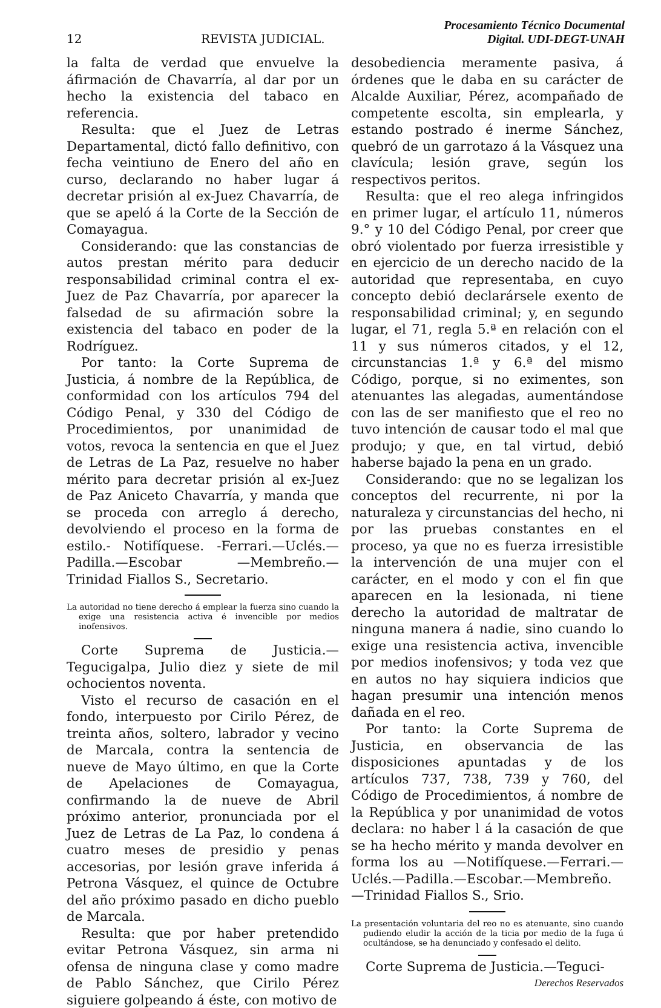12 REVISTA JUDICIAL. Procesamiento Técnico Documental
Digital. UDI-DEGT-UNAH
la falta de verdad que envuelve la áfirmación de Chavarría, al dar por un hecho la existencia del tabaco en referencia.
Resulta: que el Juez de Letras Departamental, dictó fallo definitivo, con fecha veintiuno de Enero del año en curso, declarando no haber lugar á decretar prisión al ex-Juez Chavarría, de que se apeló á la Corte de la Sección de Comayagua.
Considerando: que las constancias de autos prestan mérito para deducir responsabilidad criminal contra el ex-Juez de Paz Chavarría, por aparecer la falsedad de su afirmación sobre la existencia del tabaco en poder de la Rodríguez.
Por tanto: la Corte Suprema de Justicia, á nombre de la República, de conformidad con los artículos 794 del Código Penal, y 330 del Código de Procedimientos, por unanimidad de votos, revoca la sentencia en que el Juez de Letras de La Paz, resuelve no haber mérito para decretar prisión al ex-Juez de Paz Aniceto Chavarría, y manda que se proceda con arreglo á derecho, devolviendo el proceso en la forma de estilo.- Notifíquese. -Ferrari.—Uclés.—Padilla.—Escobar —Membreño.—Trinidad Fiallos S., Secretario.
La autoridad no tiene derecho á emplear la fuerza sino cuando la exige una resistencia activa é invencible por medios inofensivos.
Corte Suprema de Justicia.—Tegucigalpa, Julio diez y siete de mil ochocientos noventa.
Visto el recurso de casación en el fondo, interpuesto por Cirilo Pérez, de treinta años, soltero, labrador y vecino de Marcala, contra la sentencia de nueve de Mayo último, en que la Corte de Apelaciones de Comayagua, confirmando la de nueve de Abril próximo anterior, pronunciada por el Juez de Letras de La Paz, lo condena á cuatro meses de presidio y penas accesorias, por lesión grave inferida á Petrona Vásquez, el quince de Octubre del año próximo pasado en dicho pueblo de Marcala.
Resulta: que por haber pretendido evitar Petrona Vásquez, sin arma ni ofensa de ninguna clase y como madre de Pablo Sánchez, que Cirilo Pérez siguiere golpeando á éste, con motivo de
desobediencia meramente pasiva, á órdenes que le daba en su carácter de Alcalde Auxiliar, Pérez, acompañado de competente escolta, sin emplearla, y estando postrado é inerme Sánchez, quebró de un garrotazo á la Vásquez una clavícula; lesión grave, según los respectivos peritos.
Resulta: que el reo alega infringidos en primer lugar, el artículo 11, números 9.° y 10 del Código Penal, por creer que obró violentado por fuerza irresistible y en ejercicio de un derecho nacido de la autoridad que representaba, en cuyo concepto debió declarársele exento de responsabilidad criminal; y, en segundo lugar, el 71, regla 5.ª en relación con el 11 y sus números citados, y el 12, circunstancias 1.ª y 6.ª del mismo Código, porque, si no eximentes, son atenuantes las alegadas, aumentándose con las de ser manifiesto que el reo no tuvo intención de causar todo el mal que produjo; y que, en tal virtud, debió haberse bajado la pena en un grado.
Considerando: que no se legalizan los conceptos del recurrente, ni por la naturaleza y circunstancias del hecho, ni por las pruebas constantes en el proceso, ya que no es fuerza irresistible la intervención de una mujer con el carácter, en el modo y con el fin que aparecen en la lesionada, ni tiene derecho la autoridad de maltratar de ninguna manera á nadie, sino cuando lo exige una resistencia activa, invencible por medios inofensivos; y toda vez que en autos no hay siquiera indicios que hagan presumir una intención menos dañada en el reo.
Por tanto: la Corte Suprema de Justicia, en observancia de las disposiciones apuntadas y de los artículos 737, 738, 739 y 760, del Código de Procedimientos, á nombre de la República y por unanimidad de votos declara: no haber l á la casación de que se ha hecho mérito y manda devolver en forma los au —Notifíquese.—Ferrari.—Uclés.—Padilla.—Escobar.—Membreño.—Trinidad Fiallos S., Srio.
La presentación voluntaria del reo no es atenuante, sino cuando pudiendo eludir la acción de la ticia por medio de la fuga ú ocultándose, se ha denunciado y confesado el delito.
Corte Suprema de Justicia.—Teguci-
Derechos Reservados